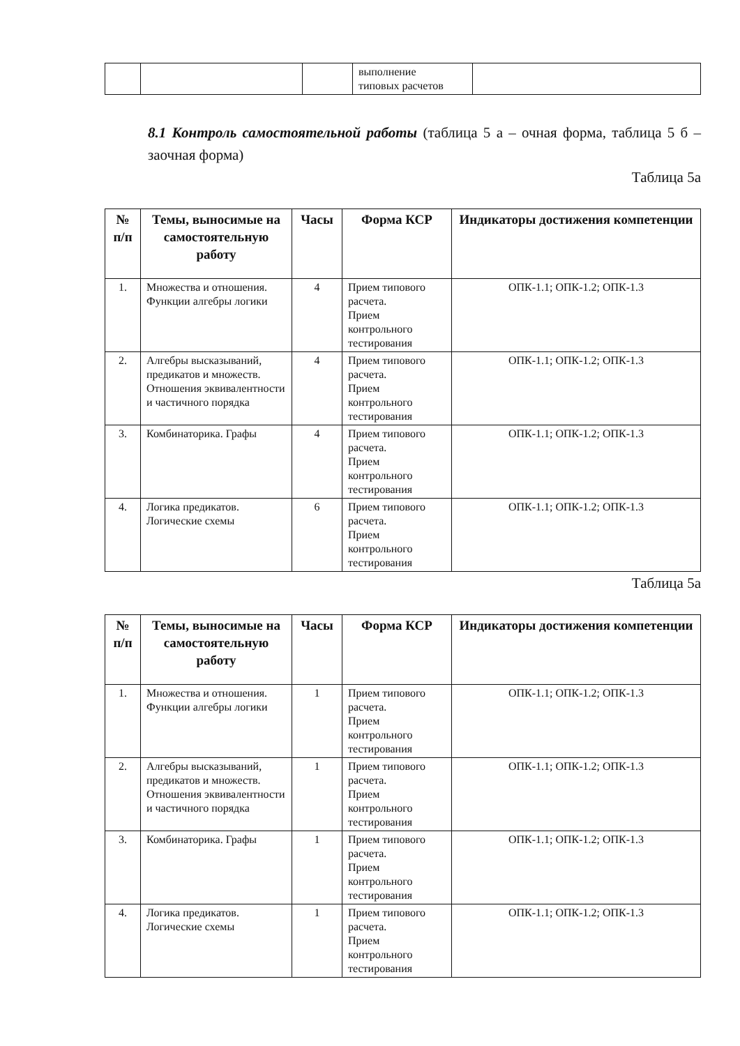| | | | выполнение типовых расчетов | |
8.1 Контроль самостоятельной работы (таблица 5 а – очная форма, таблица 5 б – заочная форма)
Таблица 5а
| № п/п | Темы, выносимые на самостоятельную работу | Часы | Форма КСР | Индикаторы достижения компетенции |
| --- | --- | --- | --- | --- |
| 1. | Множества и отношения. Функции алгебры логики | 4 | Прием типового расчета. Прием контрольного тестирования | ОПК-1.1; ОПК-1.2; ОПК-1.3 |
| 2. | Алгебры высказываний, предикатов и множеств. Отношения эквивалентности и частичного порядка | 4 | Прием типового расчета. Прием контрольного тестирования | ОПК-1.1; ОПК-1.2; ОПК-1.3 |
| 3. | Комбинаторика. Графы | 4 | Прием типового расчета. Прием контрольного тестирования | ОПК-1.1; ОПК-1.2; ОПК-1.3 |
| 4. | Логика предикатов. Логические схемы | 6 | Прием типового расчета. Прием контрольного тестирования | ОПК-1.1; ОПК-1.2; ОПК-1.3 |
Таблица 5а
| № п/п | Темы, выносимые на самостоятельную работу | Часы | Форма КСР | Индикаторы достижения компетенции |
| --- | --- | --- | --- | --- |
| 1. | Множества и отношения. Функции алгебры логики | 1 | Прием типового расчета. Прием контрольного тестирования | ОПК-1.1; ОПК-1.2; ОПК-1.3 |
| 2. | Алгебры высказываний, предикатов и множеств. Отношения эквивалентности и частичного порядка | 1 | Прием типового расчета. Прием контрольного тестирования | ОПК-1.1; ОПК-1.2; ОПК-1.3 |
| 3. | Комбинаторика. Графы | 1 | Прием типового расчета. Прием контрольного тестирования | ОПК-1.1; ОПК-1.2; ОПК-1.3 |
| 4. | Логика предикатов. Логические схемы | 1 | Прием типового расчета. Прием контрольного тестирования | ОПК-1.1; ОПК-1.2; ОПК-1.3 |